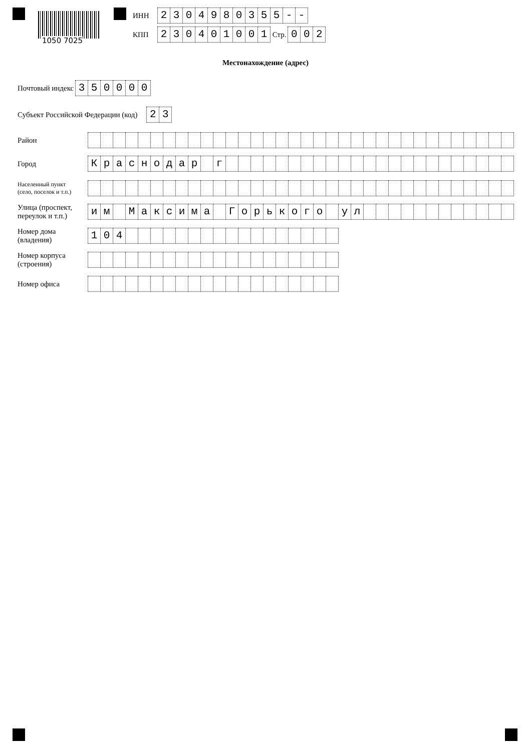1050 7025
ИНН 2304980355 - -
КПП 230401001 Стр. 002
Местонахождение (адрес)
Почтовый индекс 350000
Субъект Российской Федерации (код) 23
Район
Город Краснодар г
Населенный пункт
(село, поселок и т.п.)
Улица (проспект,
переулок и т.п.) им Максима Горького ул
Номер дома
(владения) 104
Номер корпуса
(строения)
Номер офиса